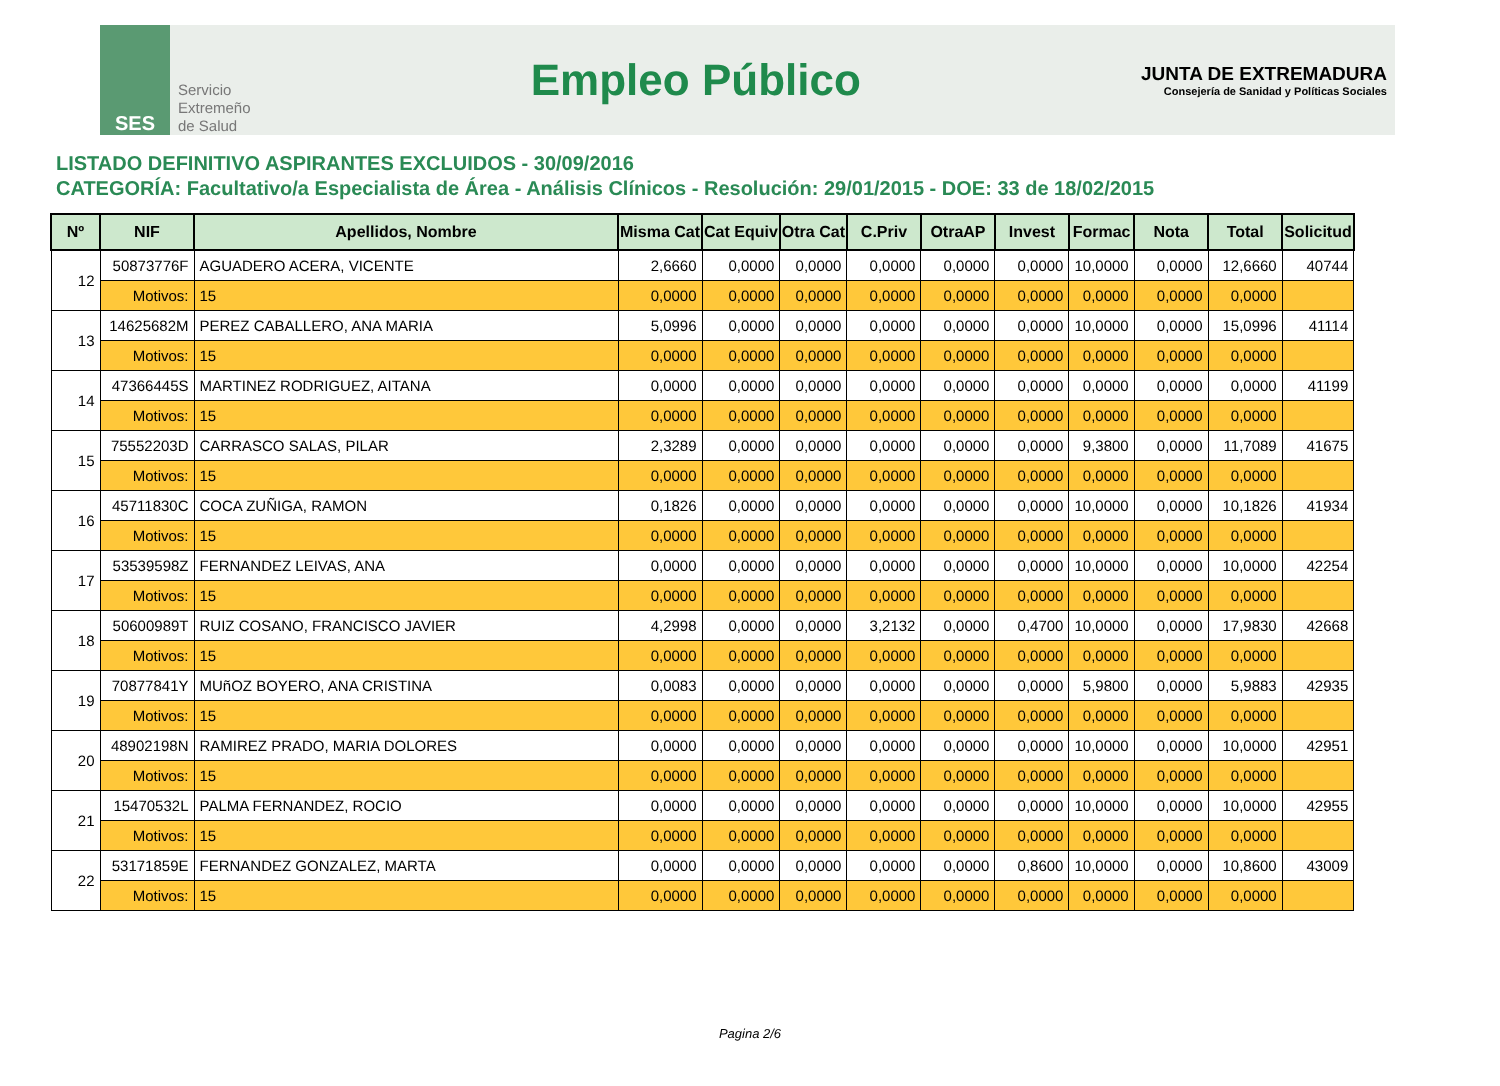SES
Servicio
Extremeño
de Salud
Empleo Público
JUNTA DE EXTREMADURA
Consejería de Sanidad y Políticas Sociales
LISTADO DEFINITIVO ASPIRANTES EXCLUIDOS - 30/09/2016
CATEGORÍA: Facultativo/a Especialista de Área - Análisis Clínicos - Resolución: 29/01/2015 - DOE: 33 de 18/02/2015
| Nº | NIF | Apellidos, Nombre | Misma Cat | Cat Equiv | Otra Cat | C.Priv | OtraAP | Invest | Formac | Nota | Total | Solicitud |
| --- | --- | --- | --- | --- | --- | --- | --- | --- | --- | --- | --- | --- |
| 12 | 50873776F | AGUADERO ACERA, VICENTE | 2,6660 | 0,0000 | 0,0000 | 0,0000 | 0,0000 | 0,0000 | 10,0000 | 0,0000 | 12,6660 | 40744 |
| | Motivos: | 15 | 0,0000 | 0,0000 | 0,0000 | 0,0000 | 0,0000 | 0,0000 | 0,0000 | 0,0000 | 0,0000 | |
| 13 | 14625682M | PEREZ CABALLERO, ANA MARIA | 5,0996 | 0,0000 | 0,0000 | 0,0000 | 0,0000 | 0,0000 | 10,0000 | 0,0000 | 15,0996 | 41114 |
| | Motivos: | 15 | 0,0000 | 0,0000 | 0,0000 | 0,0000 | 0,0000 | 0,0000 | 0,0000 | 0,0000 | 0,0000 | |
| 14 | 47366445S | MARTINEZ RODRIGUEZ, AITANA | 0,0000 | 0,0000 | 0,0000 | 0,0000 | 0,0000 | 0,0000 | 0,0000 | 0,0000 | 0,0000 | 41199 |
| | Motivos: | 15 | 0,0000 | 0,0000 | 0,0000 | 0,0000 | 0,0000 | 0,0000 | 0,0000 | 0,0000 | 0,0000 | |
| 15 | 75552203D | CARRASCO SALAS, PILAR | 2,3289 | 0,0000 | 0,0000 | 0,0000 | 0,0000 | 0,0000 | 9,3800 | 0,0000 | 11,7089 | 41675 |
| | Motivos: | 15 | 0,0000 | 0,0000 | 0,0000 | 0,0000 | 0,0000 | 0,0000 | 0,0000 | 0,0000 | 0,0000 | |
| 16 | 45711830C | COCA ZUÑIGA, RAMON | 0,1826 | 0,0000 | 0,0000 | 0,0000 | 0,0000 | 0,0000 | 10,0000 | 0,0000 | 10,1826 | 41934 |
| | Motivos: | 15 | 0,0000 | 0,0000 | 0,0000 | 0,0000 | 0,0000 | 0,0000 | 0,0000 | 0,0000 | 0,0000 | |
| 17 | 53539598Z | FERNANDEZ LEIVAS, ANA | 0,0000 | 0,0000 | 0,0000 | 0,0000 | 0,0000 | 0,0000 | 10,0000 | 0,0000 | 10,0000 | 42254 |
| | Motivos: | 15 | 0,0000 | 0,0000 | 0,0000 | 0,0000 | 0,0000 | 0,0000 | 0,0000 | 0,0000 | 0,0000 | |
| 18 | 50600989T | RUIZ COSANO, FRANCISCO JAVIER | 4,2998 | 0,0000 | 0,0000 | 3,2132 | 0,0000 | 0,4700 | 10,0000 | 0,0000 | 17,9830 | 42668 |
| | Motivos: | 15 | 0,0000 | 0,0000 | 0,0000 | 0,0000 | 0,0000 | 0,0000 | 0,0000 | 0,0000 | 0,0000 | |
| 19 | 70877841Y | MUñOZ BOYERO, ANA CRISTINA | 0,0083 | 0,0000 | 0,0000 | 0,0000 | 0,0000 | 0,0000 | 5,9800 | 0,0000 | 5,9883 | 42935 |
| | Motivos: | 15 | 0,0000 | 0,0000 | 0,0000 | 0,0000 | 0,0000 | 0,0000 | 0,0000 | 0,0000 | 0,0000 | |
| 20 | 48902198N | RAMIREZ PRADO, MARIA DOLORES | 0,0000 | 0,0000 | 0,0000 | 0,0000 | 0,0000 | 0,0000 | 10,0000 | 0,0000 | 10,0000 | 42951 |
| | Motivos: | 15 | 0,0000 | 0,0000 | 0,0000 | 0,0000 | 0,0000 | 0,0000 | 0,0000 | 0,0000 | 0,0000 | |
| 21 | 15470532L | PALMA FERNANDEZ, ROCIO | 0,0000 | 0,0000 | 0,0000 | 0,0000 | 0,0000 | 0,0000 | 10,0000 | 0,0000 | 10,0000 | 42955 |
| | Motivos: | 15 | 0,0000 | 0,0000 | 0,0000 | 0,0000 | 0,0000 | 0,0000 | 0,0000 | 0,0000 | 0,0000 | |
| 22 | 53171859E | FERNANDEZ GONZALEZ, MARTA | 0,0000 | 0,0000 | 0,0000 | 0,0000 | 0,0000 | 0,8600 | 10,0000 | 0,0000 | 10,8600 | 43009 |
| | Motivos: | 15 | 0,0000 | 0,0000 | 0,0000 | 0,0000 | 0,0000 | 0,0000 | 0,0000 | 0,0000 | 0,0000 | |
Pagina 2/6